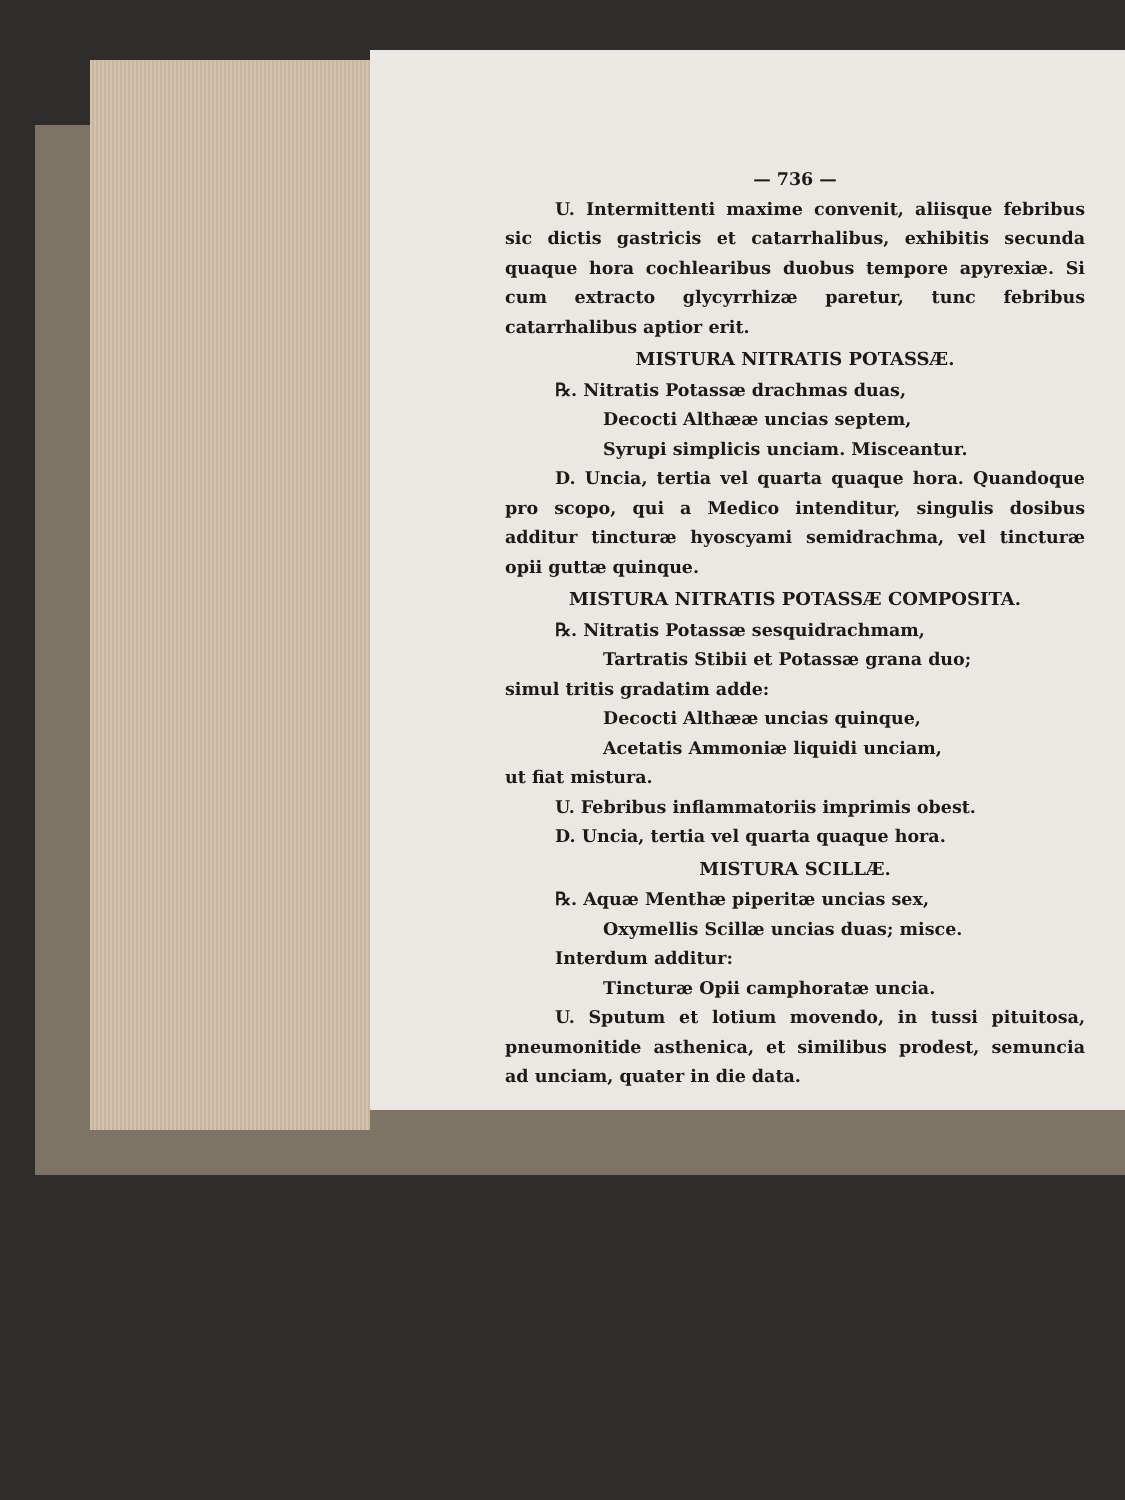— 736 —
U. Intermittenti maxime convenit, aliisque febribus sic dictis gastricis et catarrhalibus, exhibitis secunda quaque hora cochlearibus duobus tempore apyrexiæ. Si cum extracto glycyrrhizæ paretur, tunc febribus catarrhalibus aptior erit.
MISTURA NITRATIS POTASSÆ.
℞. Nitratis Potassæ drachmas duas,
Decocti Althææ uncias septem,
Syrupi simplicis unciam. Misceantur.
D. Uncia, tertia vel quarta quaque hora. Quandoque pro scopo, qui a Medico intenditur, singulis dosibus additur tincturæ hyoscyami semidrachma, vel tincturæ opii guttæ quinque.
MISTURA NITRATIS POTASSÆ COMPOSITA.
℞. Nitratis Potassæ sesquidrachmam,
Tartratis Stibii et Potassæ grana duo;
simul tritis gradatim adde:
Decocti Althææ uncias quinque,
Acetatis Ammoniæ liquidi unciam,
ut fiat mistura.
U. Febribus inflammatoriis imprimis obest.
D. Uncia, tertia vel quarta quaque hora.
MISTURA SCILLÆ.
℞. Aquæ Menthæ piperitæ uncias sex,
Oxymellis Scillæ uncias duas; misce.
Interdum additur:
Tincturæ Opii camphoratæ uncia.
U. Sputum et lotium movendo, in tussi pituitosa, pneumonitide asthenica, et similibus prodest, semuncia ad unciam, quater in die data.